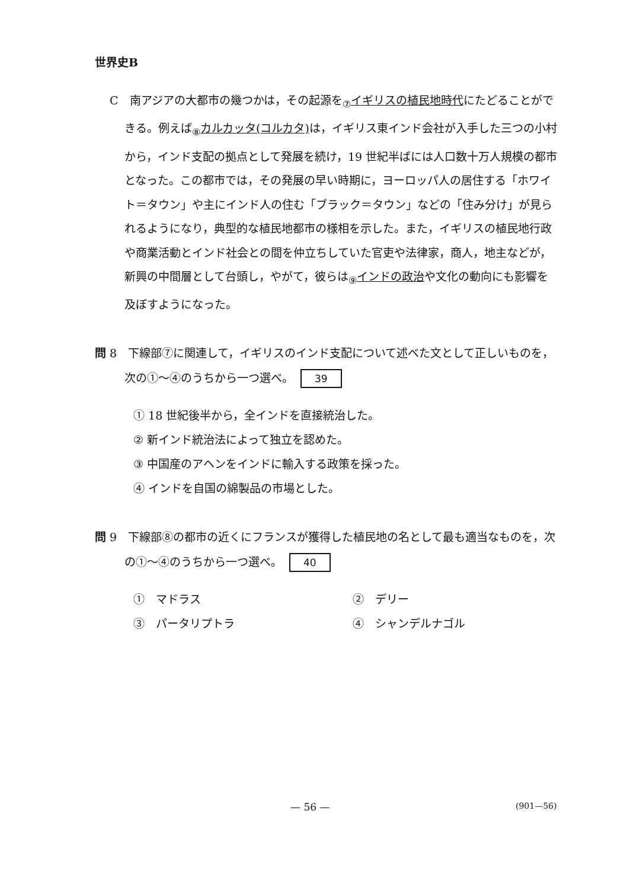世界史B
C　南アジアの大都市の幾つかは，その起源を<sub>⑦</sub>イギリスの植民地時代にたどることができる。例えば<sub>⑧</sub>カルカッタ(コルカタ) は，イギリス東インド会社が入手した三つの小村から，インド支配の拠点として発展を続け，19 世紀半ばには人口数十万人規模の都市となった。この都市では，その発展の早い時期に，ヨーロッパ人の居住する「ホワイト＝タウン」や主にインド人の住む「ブラック＝タウン」などの「住み分け」が見られるようになり，典型的な植民地都市の様相を示した。また，イギリスの植民地行政や商業活動とインド社会との間を仲立ちしていた官吏や法律家，商人，地主などが，新興の中間層として台頭し，やがて，彼らは<sub>⑨</sub>インドの政治や文化の動向にも影響を及ぼすようになった。
問 8　下線部⑦に関連して，イギリスのインド支配について述べた文として正しいものを，次の①～④のうちから一つ選べ。 39
① 18 世紀後半から，全インドを直接統治した。
② 新インド統治法によって独立を認めた。
③ 中国産のアヘンをインドに輸入する政策を採った。
④ インドを自国の綿製品の市場とした。
問 9　下線部⑧の都市の近くにフランスが獲得した植民地の名として最も適当なものを，次の①～④のうちから一つ選べ。 40
①　マドラス
②　デリー
③　パータリプトラ
④　シャンデルナゴル
— 56 — (901—56)